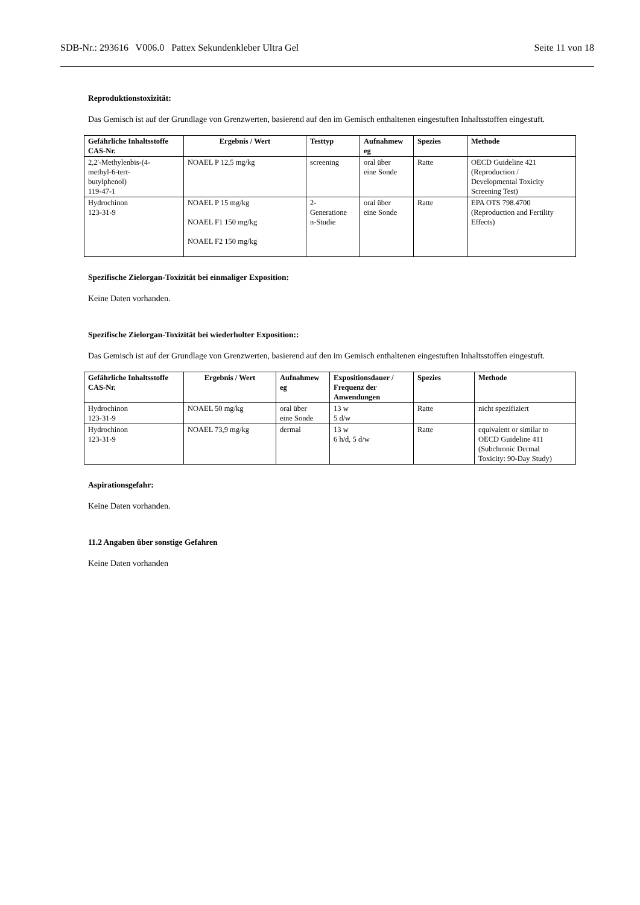SDB-Nr.: 293616 V006.0 Pattex Sekundenkleber Ultra Gel Seite 11 von 18
Reproduktionstoxizität:
Das Gemisch ist auf der Grundlage von Grenzwerten, basierend auf den im Gemisch enthaltenen eingestuften Inhaltsstoffen eingestuft.
| Gefährliche Inhaltsstoffe CAS-Nr. | Ergebnis / Wert | Testtyp | Aufnahmew eg | Spezies | Methode |
| --- | --- | --- | --- | --- | --- |
| 2,2'-Methylenbis-(4- methyl-6-tert- butylphenol) 119-47-1 | NOAEL P 12,5 mg/kg | screening | oral über eine Sonde | Ratte | OECD Guideline 421 (Reproduction / Developmental Toxicity Screening Test) |
| Hydrochinon 123-31-9 | NOAEL P 15 mg/kg NOAEL F1 150 mg/kg NOAEL F2 150 mg/kg | 2- Generatione n-Studie | oral über eine Sonde | Ratte | EPA OTS 798.4700 (Reproduction and Fertility Effects) |
Spezifische Zielorgan-Toxizität bei einmaliger Exposition:
Keine Daten vorhanden.
Spezifische Zielorgan-Toxizität bei wiederholter Exposition::
Das Gemisch ist auf der Grundlage von Grenzwerten, basierend auf den im Gemisch enthaltenen eingestuften Inhaltsstoffen eingestuft.
| Gefährliche Inhaltsstoffe CAS-Nr. | Ergebnis / Wert | Aufnahmew eg | Expositionsdauer / Frequenz der Anwendungen | Spezies | Methode |
| --- | --- | --- | --- | --- | --- |
| Hydrochinon 123-31-9 | NOAEL 50 mg/kg | oral über eine Sonde | 13 w 5 d/w | Ratte | nicht spezifiziert |
| Hydrochinon 123-31-9 | NOAEL 73,9 mg/kg | dermal | 13 w 6 h/d, 5 d/w | Ratte | equivalent or similar to OECD Guideline 411 (Subchronic Dermal Toxicity: 90-Day Study) |
Aspirationsgefahr:
Keine Daten vorhanden.
11.2 Angaben über sonstige Gefahren
Keine Daten vorhanden